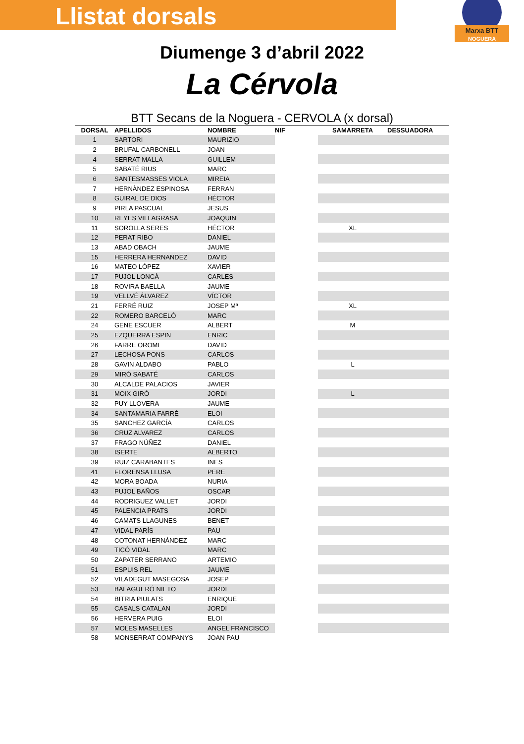Marxa BTT
NOGUERA
Llistat dorsals
Diumenge 3 d’abril 2022
La Cérvola
BTT Secans de la Noguera - CERVOLA (x dorsal)
| DORSAL | APELLIDOS | NOMBRE | NIF | SAMARRETA | DESSUADORA |
| --- | --- | --- | --- | --- | --- |
| 1 | SARTORI | MAURIZIO | | | |
| 2 | BRUFAL CARBONELL | JOAN | | | |
| 4 | SERRAT MALLA | GUILLEM | | | |
| 5 | SABATÉ RIUS | MARC | | | |
| 6 | SANTESMASSES VIOLA | MIREIA | | | |
| 7 | HERNÀNDEZ ESPINOSA | FERRAN | | | |
| 8 | GUIRAL DE DIOS | HÉCTOR | | | |
| 9 | PIRLA PASCUAL | JESUS | | | |
| 10 | REYES VILLAGRASA | JOAQUIN | | | |
| 11 | SOROLLA SERES | HÉCTOR | | XL | |
| 12 | PERAT RIBO | DANIEL | | | |
| 13 | ABAD OBACH | JAUME | | | |
| 15 | HERRERA HERNANDEZ | DAVID | | | |
| 16 | MATEO LÓPEZ | XAVIER | | | |
| 17 | PUJOL LONCÀ | CARLES | | | |
| 18 | ROVIRA BAELLA | JAUME | | | |
| 19 | VELLVÉ ÁLVAREZ | VÍCTOR | | | |
| 21 | FERRÉ RUIZ | JOSEP Mª | | XL | |
| 22 | ROMERO BARCELÓ | MARC | | | |
| 24 | GENE ESCUER | ALBERT | | M | |
| 25 | EZQUERRA ESPIN | ENRIC | | | |
| 26 | FARRE OROMI | DAVID | | | |
| 27 | LECHOSA PONS | CARLOS | | | |
| 28 | GAVIN ALDABO | PABLO | | L | |
| 29 | MIRÓ SABATÉ | CARLOS | | | |
| 30 | ALCALDE PALACIOS | JAVIER | | | |
| 31 | MOIX GIRÓ | JORDI | | L | |
| 32 | PUY LLOVERA | JAUME | | | |
| 34 | SANTAMARIA FARRÉ | ELOI | | | |
| 35 | SANCHEZ GARCÍA | CARLOS | | | |
| 36 | CRUZ ALVAREZ | CARLOS | | | |
| 37 | FRAGO NÚÑEZ | DANIEL | | | |
| 38 | ISERTE | ALBERTO | | | |
| 39 | RUIZ CARABANTES | INES | | | |
| 41 | FLORENSA LLUSA | PERE | | | |
| 42 | MORA BOADA | NURIA | | | |
| 43 | PUJOL BAÑOS | OSCAR | | | |
| 44 | RODRIGUEZ VALLET | JORDI | | | |
| 45 | PALENCIA PRATS | JORDI | | | |
| 46 | CAMATS LLAGUNES | BENET | | | |
| 47 | VIDAL PARÍS | PAU | | | |
| 48 | COTONAT HERNÁNDEZ | MARC | | | |
| 49 | TICÓ VIDAL | MARC | | | |
| 50 | ZAPATER SERRANO | ARTEMIO | | | |
| 51 | ESPUIS REL | JAUME | | | |
| 52 | VILADEGUT MASEGOSA | JOSEP | | | |
| 53 | BALAGUERÓ NIETO | JORDI | | | |
| 54 | BITRIA PIULATS | ENRIQUE | | | |
| 55 | CASALS CATALAN | JORDI | | | |
| 56 | HERVERA PUIG | ELOI | | | |
| 57 | MOLES MASELLES | ANGEL FRANCISCO | | | |
| 58 | MONSERRAT COMPANYS | JOAN PAU | | | |